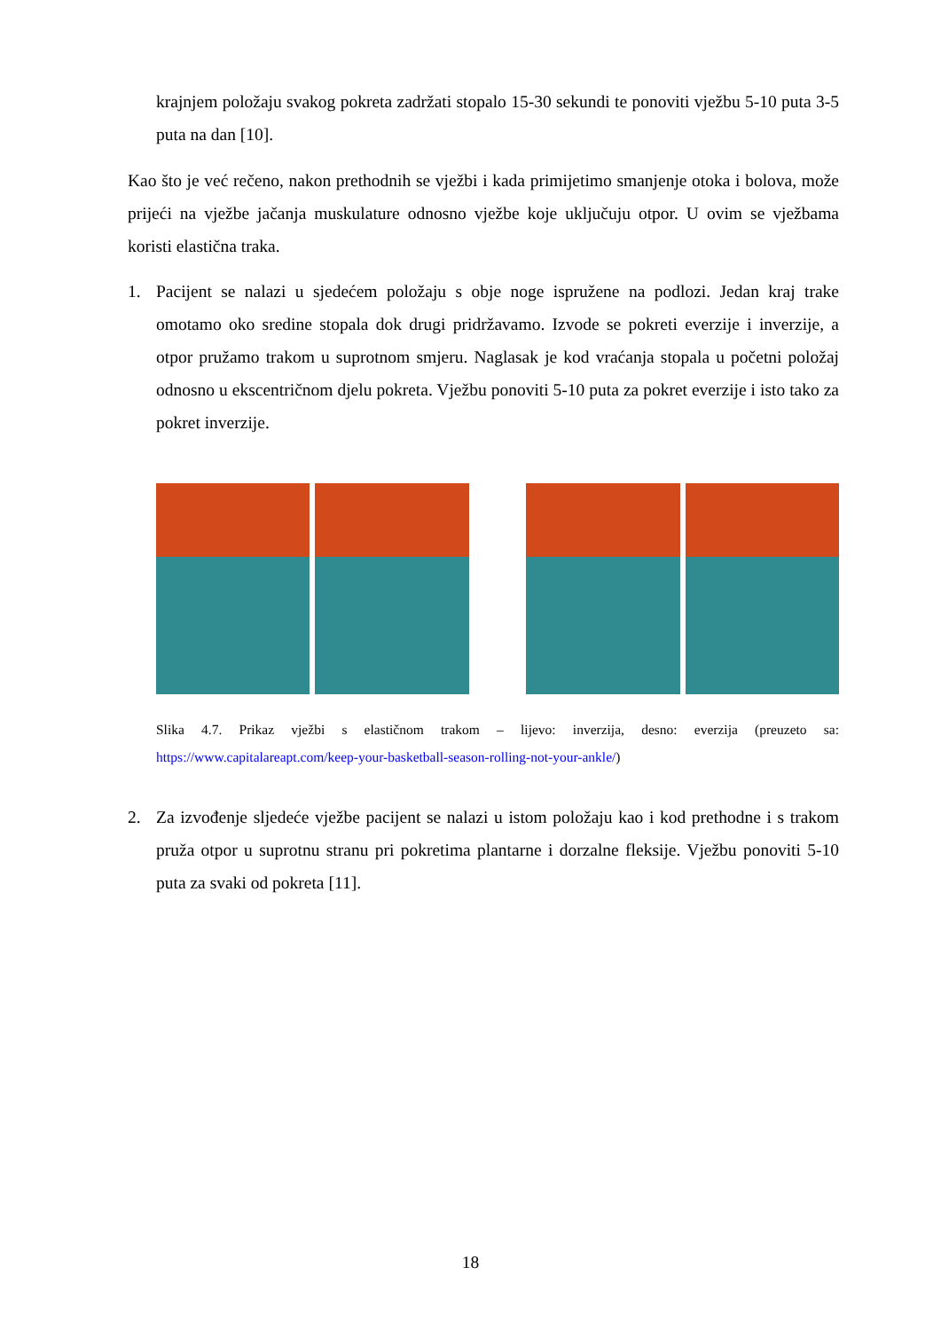krajnjem položaju svakog pokreta zadržati stopalo 15-30 sekundi te ponoviti vježbu 5-10 puta 3-5 puta na dan [10].
Kao što je već rečeno, nakon prethodnih se vježbi i kada primijetimo smanjenje otoka i bolova, može prijeći na vježbe jačanja muskulature odnosno vježbe koje uključuju otpor. U ovim se vježbama koristi elastična traka.
1. Pacijent se nalazi u sjedećem položaju s obje noge ispružene na podlozi. Jedan kraj trake omotamo oko sredine stopala dok drugi pridržavamo. Izvode se pokreti everzije i inverzije, a otpor pružamo trakom u suprotnom smjeru. Naglasak je kod vraćanja stopala u početni položaj odnosno u ekscentričnom djelu pokreta. Vježbu ponoviti 5-10 puta za pokret everzije i isto tako za pokret inverzije.
Slika 4.7. Prikaz vježbi s elastičnom trakom – lijevo: inverzija, desno: everzija (preuzeto sa: https://www.capitalareapt.com/keep-your-basketball-season-rolling-not-your-ankle/)
2. Za izvođenje sljedeće vježbe pacijent se nalazi u istom položaju kao i kod prethodne i s trakom pruža otpor u suprotnu stranu pri pokretima plantarne i dorzalne fleksije. Vježbu ponoviti 5-10 puta za svaki od pokreta [11].
18